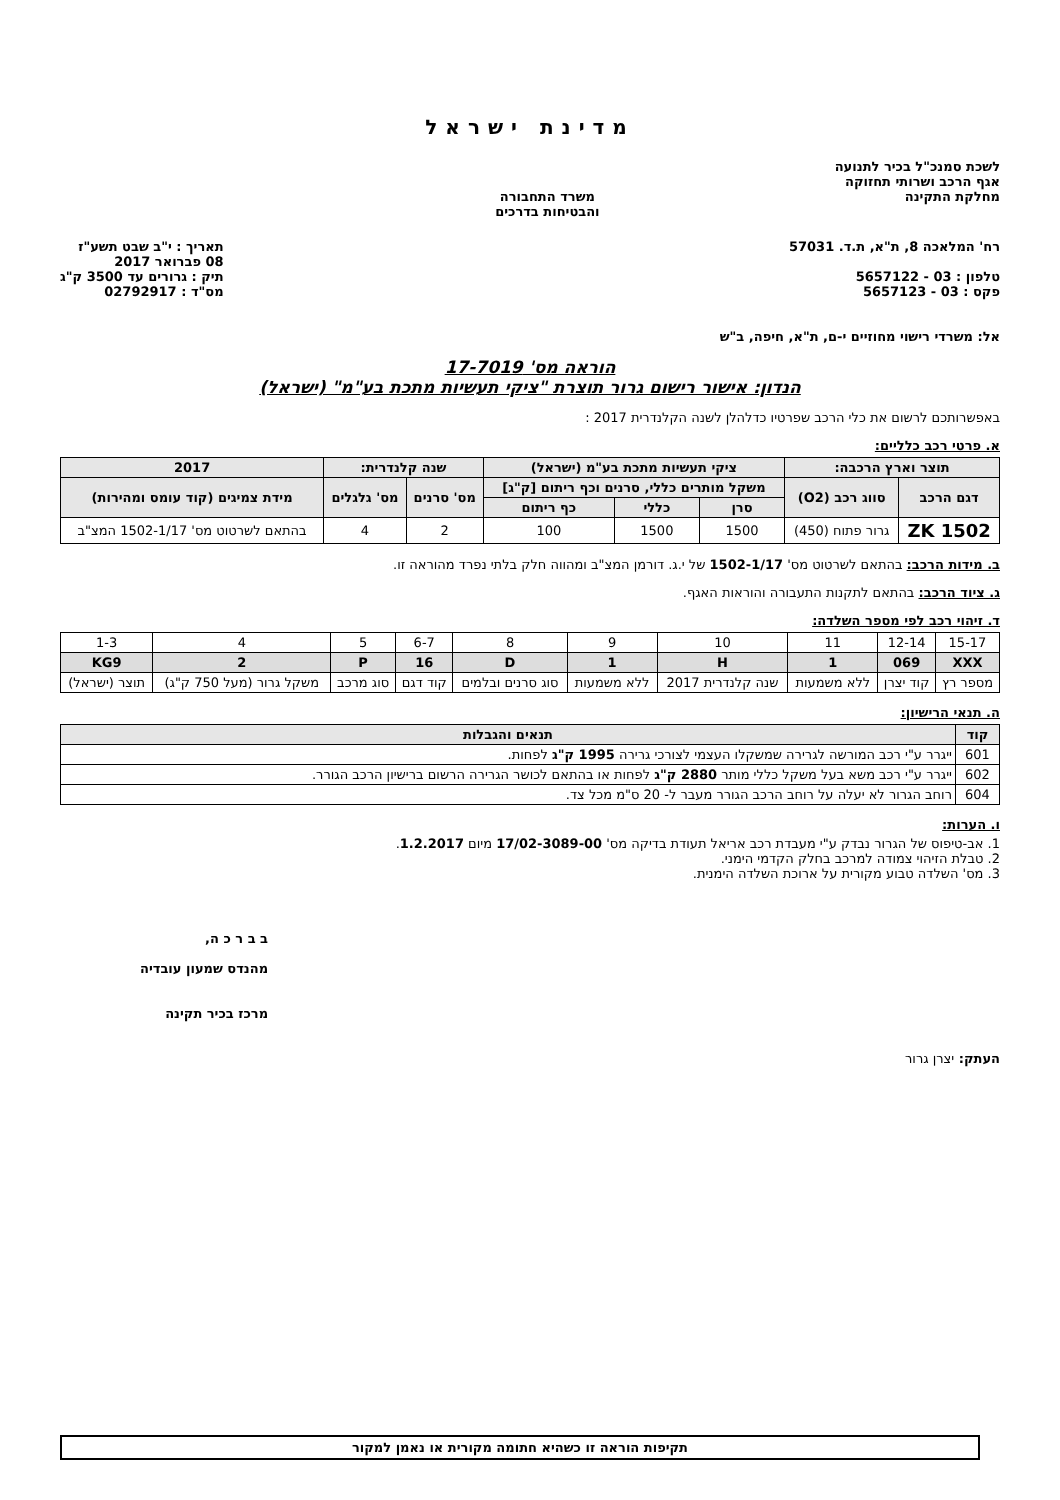מדינת ישראל
לשכת סמנכ"ל בכיר לתנועה
אגף הרכב ושרותי תחזוקה
מחלקת התקינה
משרד התחבורה
והבטיחות בדרכים
רח' המלאכה 8, ת"א, ת.ד. 57031
טלפון : 03 - 5657122
פקס : 03 - 5657123
תאריך : י"ב שבט תשע"ז
08 פברואר 2017
תיק : גרורים עד 3500 ק"ג
מס"ד : 02792917
אל: משרדי רישוי מחוזיים י-ם, ת"א, חיפה, ב"ש
הוראה מס' 17-7019
הנדון: אישור רישום גרור תוצרת "ציקי תעשיות מתכת בע"מ" (ישראל)
באפשרותכם לרשום את כלי הרכב שפרטיו כדלהלן לשנה הקלנדרית 2017 :
א. פרטי רכב כלליים:
| תוצר וארץ הרכבה: | | ציקי תעשיות מתכת בע"מ (ישראל) | | | שנה קלנדרית: | | 2017 |
| --- | --- | --- | --- | --- | --- | --- | --- |
| דגם הרכב | סווג רכב (O2) | משקל מותרים כללי, סרנים וכף ריתום [ק"ג] | | | מס' סרנים | מס' גלגלים | מידת צמיגים (קוד עומס ומהירות) |
| | | סרן | כללי | כף ריתום | | | |
| ZK 1502 | גרור פתוח (450) | 1500 | 1500 | 100 | 2 | 4 | בהתאם לשרטוט מס' 1502-1/17 המצ"ב |
ב. מידות הרכב: בהתאם לשרטוט מס' 1502-1/17 של י.ג. דורמן המצ"ב ומהווה חלק בלתי נפרד מהוראה זו.
ג. ציוד הרכב: בהתאם לתקנות התעבורה והוראות האגף.
ד. זיהוי רכב לפי מספר השלדה:
| 15-17 | 12-14 | 11 | 10 | 9 | 8 | 6-7 | 5 | 4 | 1-3 |
| XXX | 069 | 1 | H | 1 | D | 16 | P | 2 | KG9 |
| מספר רץ | קוד יצרן | ללא משמעות | שנה קלנדרית 2017 | ללא משמעות | סוג סרנים ובלמים | קוד דגם | סוג מרכב | משקל גרור (מעל 750 ק"ג) | תוצר (ישראל) |
ה. תנאי הרישיון:
| קוד | תנאים והגבלות |
| --- | --- |
| 601 | ייגרר ע"י רכב המורשה לגרירה שמשקלו העצמי לצורכי גרירה 1995 ק"ג לפחות. |
| 602 | ייגרר ע"י רכב משא בעל משקל כללי מותר 2880 ק"ג לפחות או בהתאם לכושר הגרירה הרשום ברישיון הרכב הגורר. |
| 604 | רוחב הגרור לא יעלה על רוחב הרכב הגורר מעבר ל- 20 ס"מ מכל צד. |
ו. הערות:
1. אב-טיפוס של הגרור נבדק ע"י מעבדת רכב אריאל תעודת בדיקה מס' 17/02-3089-00 מיום 1.2.2017.
2. טבלת הזיהוי צמודה למרכב בחלק הקדמי הימני.
3. מס' השלדה טבוע מקורית על ארוכת השלדה הימנית.
העתק: יצרן גרור
ב ב ר כ ה,
מהנדס שמעון עובדיה
מרכז בכיר תקינה
תקיפות הוראה זו כשהיא חתומה מקורית או נאמן למקור